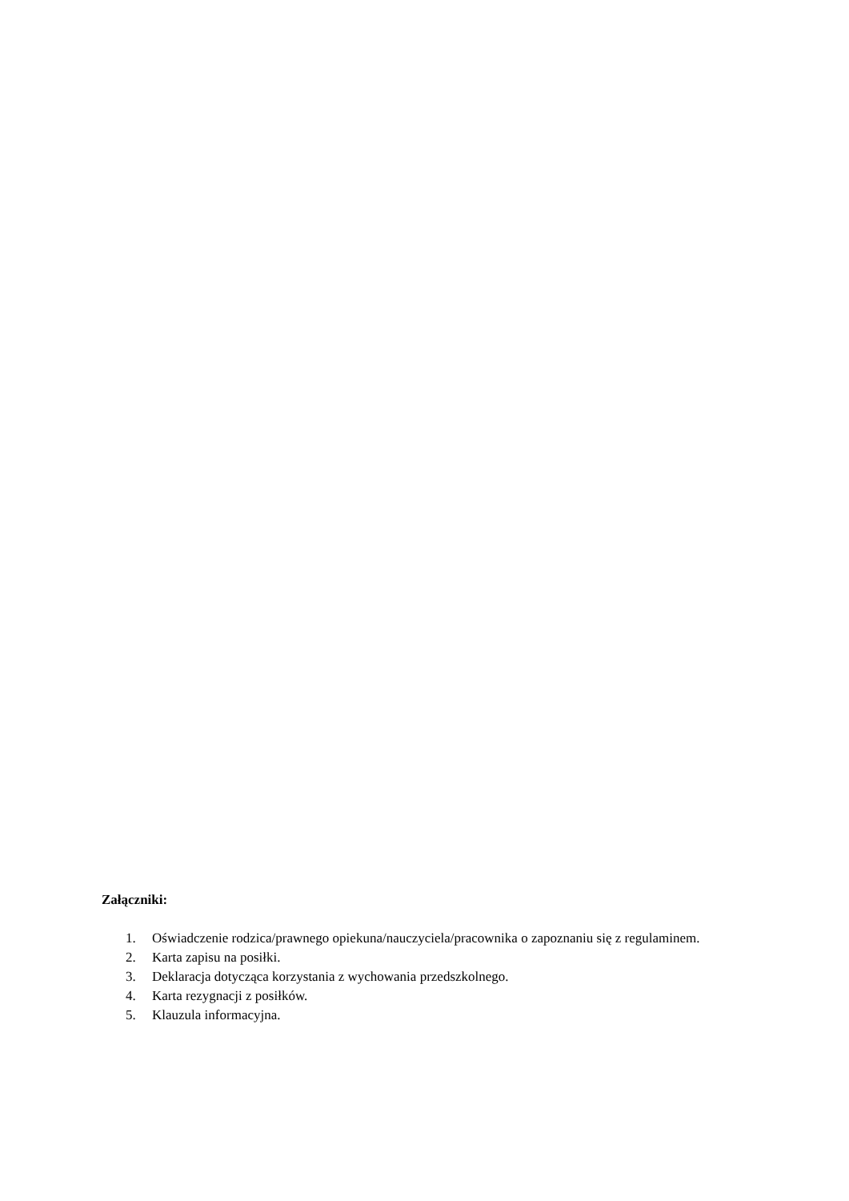Załączniki:
1. Oświadczenie rodzica/prawnego opiekuna/nauczyciela/pracownika o zapoznaniu się z regulaminem.
2. Karta zapisu na posiłki.
3. Deklaracja dotycząca korzystania z wychowania przedszkolnego.
4. Karta rezygnacji z posiłków.
5. Klauzula informacyjna.